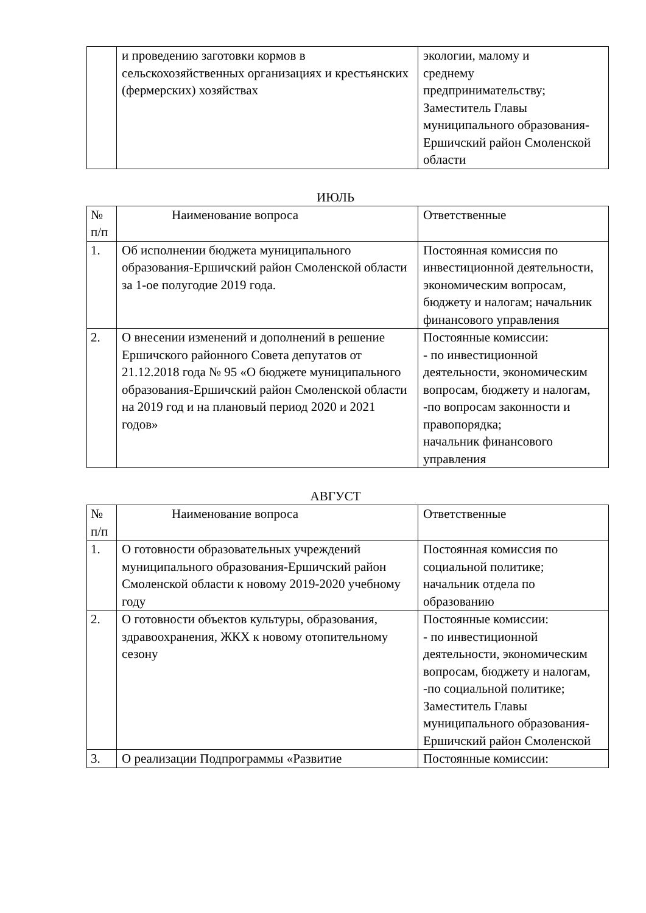| | и проведению заготовки кормов в сельскохозяйственных организациях и крестьянских (фермерских) хозяйствах | экологии, малому и среднему предпринимательству; Заместитель Главы муниципального образования-Ершичский район Смоленской области |
ИЮЛЬ
| № п/п | Наименование вопроса | Ответственные |
| 1. | Об исполнении бюджета муниципального образования-Ершичский район Смоленской области за 1-ое полугодие 2019 года. | Постоянная комиссия по инвестиционной деятельности, экономическим вопросам, бюджету и налогам; начальник финансового управления |
| 2. | О внесении изменений и дополнений в решение Ершичского районного Совета депутатов от 21.12.2018 года № 95 «О бюджете муниципального образования-Ершичский район Смоленской области на 2019 год и на плановый период 2020 и 2021 годов» | Постоянные комиссии: - по инвестиционной деятельности, экономическим вопросам, бюджету и налогам, -по вопросам законности и правопорядка; начальник финансового управления |
АВГУСТ
| № п/п | Наименование вопроса | Ответственные |
| 1. | О готовности образовательных учреждений муниципального образования-Ершичский район Смоленской области к новому 2019-2020 учебному году | Постоянная комиссия по социальной политике; начальник отдела по образованию |
| 2. | О готовности объектов культуры, образования, здравоохранения, ЖКХ к новому отопительному сезону | Постоянные комиссии: - по инвестиционной деятельности, экономическим вопросам, бюджету и налогам, -по социальной политике; Заместитель Главы муниципального образования-Ершичский район Смоленской |
| 3. | О реализации Подпрограммы «Развитие | Постоянные комиссии: |